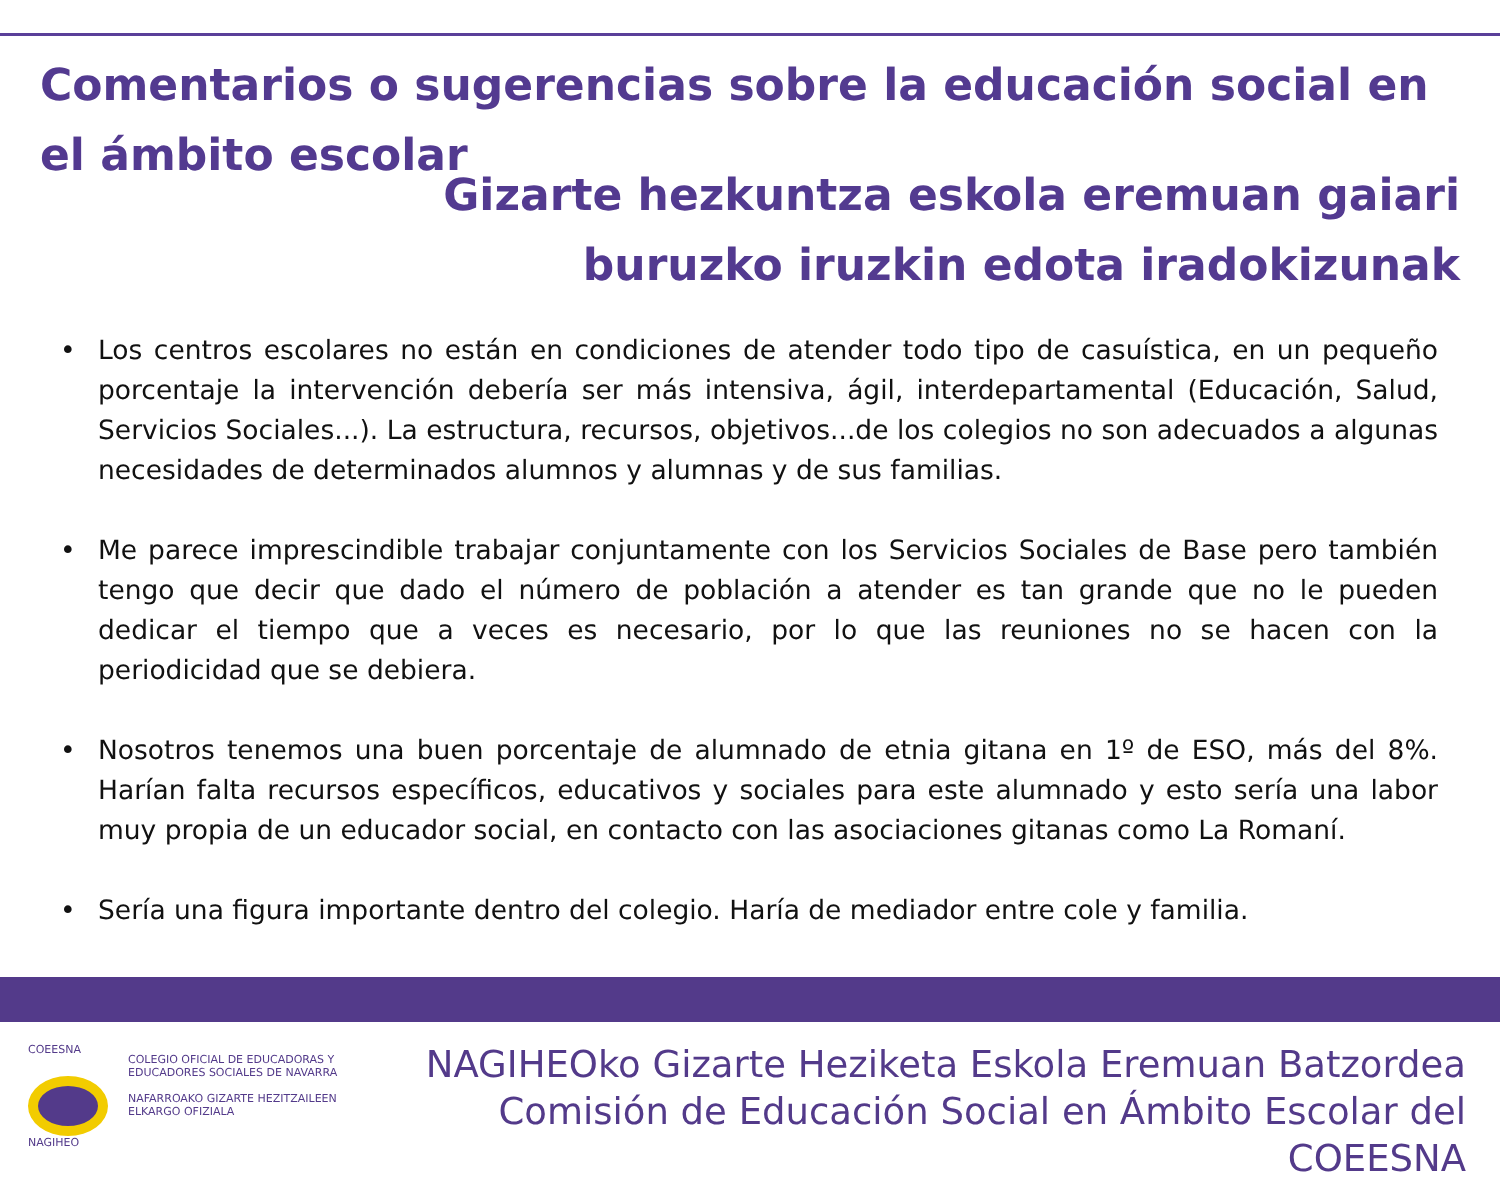Comentarios o sugerencias sobre la educación social en el ámbito escolar
Gizarte hezkuntza eskola eremuan gaiari
buruzko iruzkin edota iradokizunak
• Los centros escolares no están en condiciones de atender todo tipo de casuística, en un pequeño porcentaje la intervención debería ser más intensiva, ágil, interdepartamental (Educación, Salud, Servicios Sociales...). La estructura, recursos, objetivos...de los colegios no son adecuados a algunas necesidades de determinados alumnos y alumnas y de sus familias.
• Me parece imprescindible trabajar conjuntamente con los Servicios Sociales de Base pero también tengo que decir que dado el número de población a atender es tan grande que no le pueden dedicar el tiempo que a veces es necesario, por lo que las reuniones no se hacen con la periodicidad que se debiera.
• Nosotros tenemos una buen porcentaje de alumnado de etnia gitana en 1º de ESO, más del 8%. Harían falta recursos específicos, educativos y sociales para este alumnado y esto sería una labor muy propia de un educador social, en contacto con las asociaciones gitanas como La Romaní.
• Sería una figura importante dentro del colegio. Haría de mediador entre cole y familia.
COEESNA
NAGIHEO
COLEGIO OFICIAL DE EDUCADORAS Y
EDUCADORES SOCIALES DE NAVARRA
NAFARROAKO GIZARTE HEZITZAILEEN
ELKARGO OFIZIALA
NAGIHEOko Gizarte Heziketa Eskola Eremuan Batzordea
Comisión de Educación Social en Ámbito Escolar del COEESNA